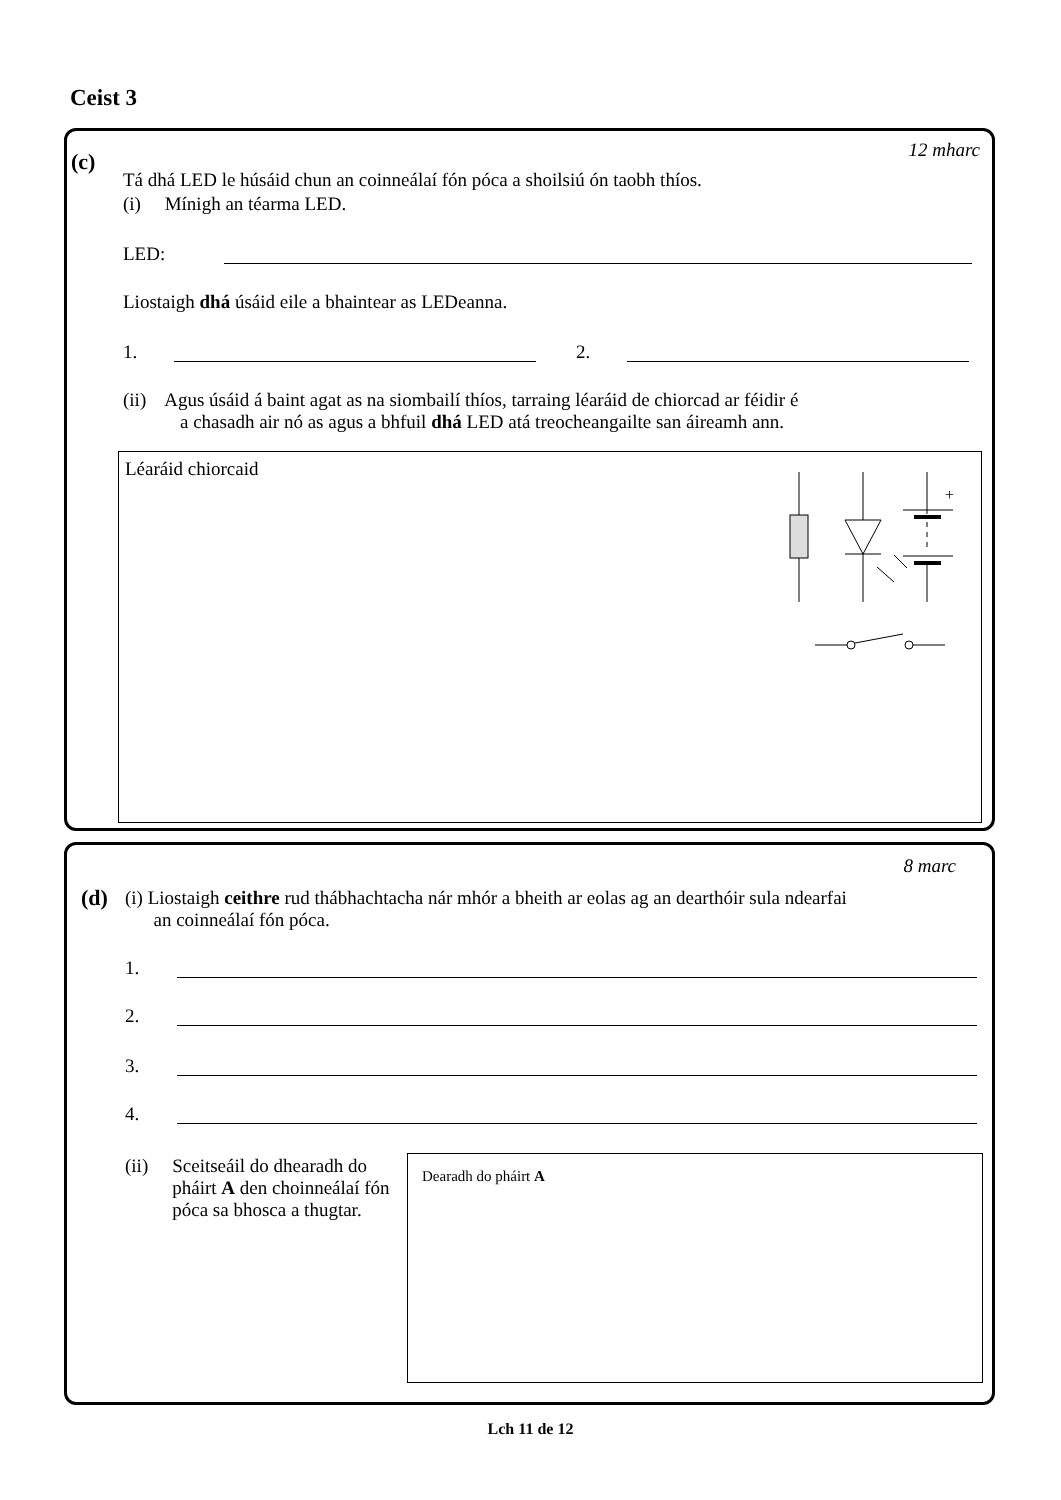Ceist 3
(c) 12 mharc
Tá dhá LED le húsáid chun an coinneálaí fón póca a shoilsiú ón taobh thíos.
(i) Mínigh an téarma LED.
LED:
Liostaigh dhá úsáid eile a bhaintear as LEDeanna.
1. 2.
(ii) Agus úsáid á baint agat as na siombailí thíos, tarraing léaráid de chiorcad ar féidir é
a chasadh air nó as agus a bhfuil dhá LED atá treocheangailte san áireamh ann.
Léaráid chiorcaid
+
8 marc
(d)
(i) Liostaigh ceithre rud thábhachtacha nár mhór a bheith ar eolas ag an dearthóir sula ndearfai
an coinneálaí fón póca.
1.
2.
3.
4.
(ii) Sceitseáil do dhearadh do pháirt A den choinneálaí fón póca sa bhosca a thugtar.
Dearadh do pháirt A
Lch 11 de 12